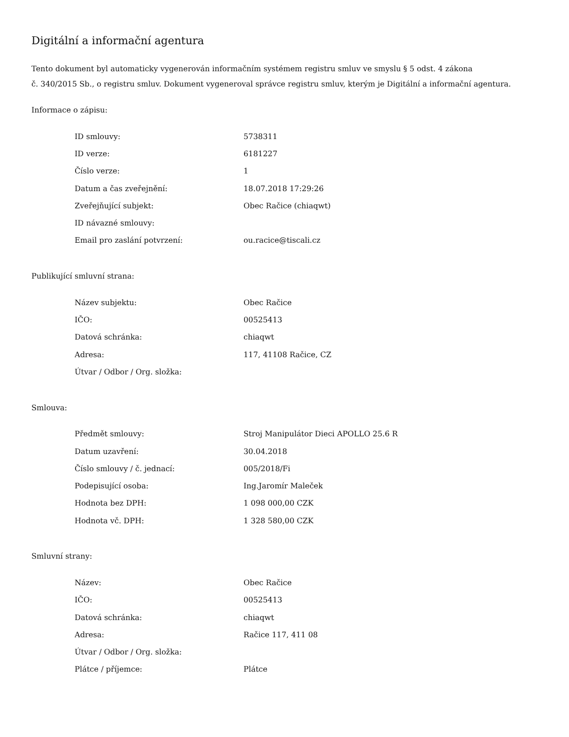Digitální a informační agentura
Tento dokument byl automaticky vygenerován informačním systémem registru smluv ve smyslu § 5 odst. 4 zákona
č. 340/2015 Sb., o registru smluv. Dokument vygeneroval správce registru smluv, kterým je Digitální a informační agentura.
Informace o zápisu:
| ID smlouvy: | 5738311 |
| ID verze: | 6181227 |
| Číslo verze: | 1 |
| Datum a čas zveřejnění: | 18.07.2018 17:29:26 |
| Zveřejňující subjekt: | Obec Račice (chiaqwt) |
| ID návazné smlouvy: | |
| Email pro zaslání potvrzení: | ou.racice@tiscali.cz |
Publikující smluvní strana:
| Název subjektu: | Obec Račice |
| IČO: | 00525413 |
| Datová schránka: | chiaqwt |
| Adresa: | 117, 41108 Račice, CZ |
| Útvar / Odbor / Org. složka: | |
Smlouva:
| Předmět smlouvy: | Stroj Manipulátor Dieci APOLLO 25.6 R |
| Datum uzavření: | 30.04.2018 |
| Číslo smlouvy / č. jednací: | 005/2018/Fi |
| Podepisující osoba: | Ing.Jaromír Maleček |
| Hodnota bez DPH: | 1 098 000,00 CZK |
| Hodnota vč. DPH: | 1 328 580,00 CZK |
Smluvní strany:
| Název: | Obec Račice |
| IČO: | 00525413 |
| Datová schránka: | chiaqwt |
| Adresa: | Račice 117, 411 08 |
| Útvar / Odbor / Org. složka: | |
| Plátce / příjemce: | Plátce |